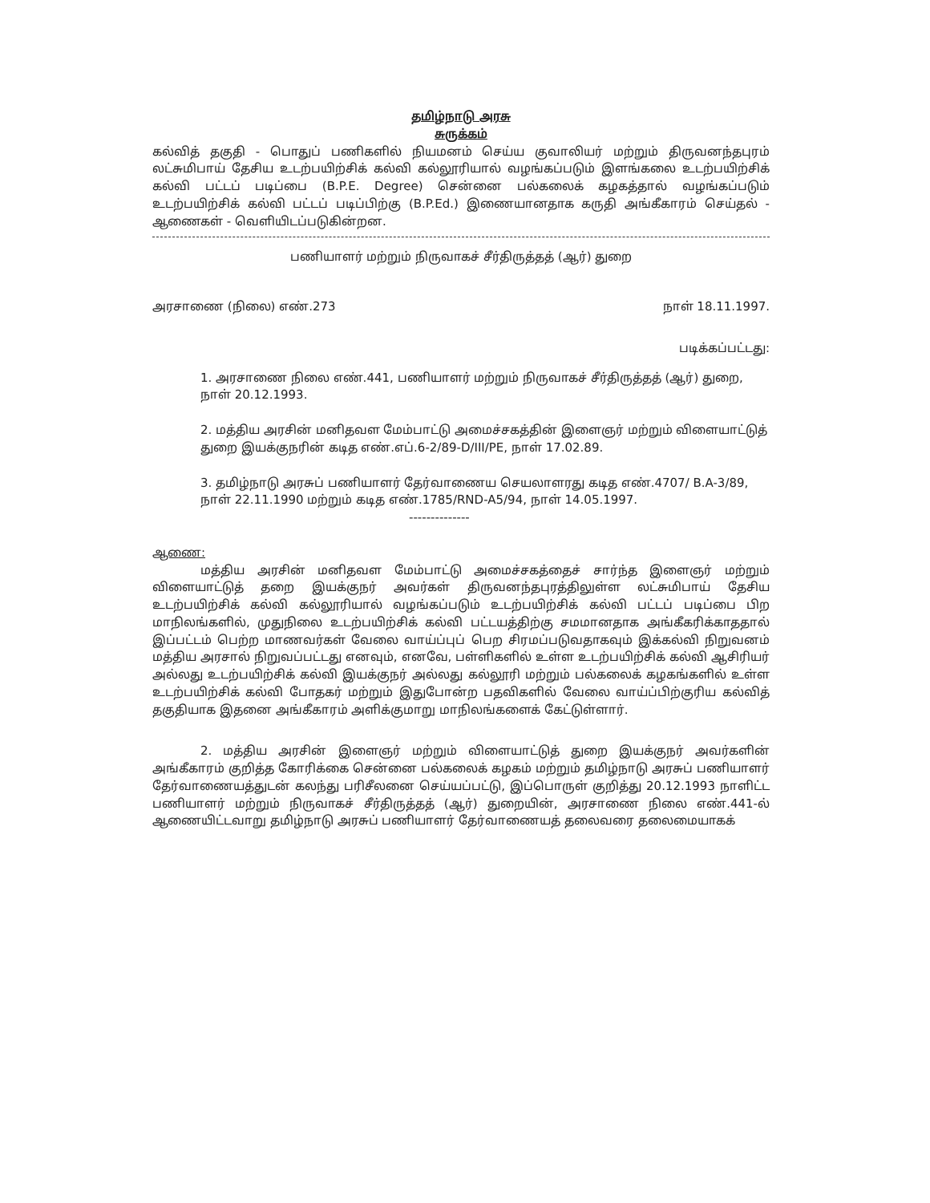தமிழ்நாடு அரசு
சுருக்கம்
கல்வித் தகுதி - பொதுப் பணிகளில் நியமனம் செய்ய குவாலியர் மற்றும் திருவனந்தபுரம் லட்சுமிபாய் தேசிய உடற்பயிற்சிக் கல்வி கல்லூரியால் வழங்கப்படும் இளங்கலை உடற்பயிற்சிக் கல்வி பட்டப் படிப்பை (B.P.E. Degree) சென்னை பல்கலைக் கழகத்தால் வழங்கப்படும் உடற்பயிற்சிக் கல்வி பட்டப் படிப்பிற்கு (B.P.Ed.) இணையானதாக கருதி அங்கீகாரம் செய்தல் - ஆணைகள் - வெளியிடப்படுகின்றன.
பணியாளர் மற்றும் நிருவாகச் சீர்திருத்தத் (ஆர்) துறை
அரசாணை (நிலை) எண்.273 நாள் 18.11.1997.
படிக்கப்பட்டது:
1. அரசாணை நிலை எண்.441, பணியாளர் மற்றும் நிருவாகச் சீர்திருத்தத் (ஆர்) துறை, நாள் 20.12.1993.
2. மத்திய அரசின் மனிதவள மேம்பாட்டு அமைச்சகத்தின் இளைஞர் மற்றும் விளையாட்டுத் துறை இயக்குநரின் கடித எண்.எப்.6-2/89-D/III/PE, நாள் 17.02.89.
3. தமிழ்நாடு அரசுப் பணியாளர் தேர்வாணைய செயலாளரது கடித எண்.4707/ B.A-3/89, நாள் 22.11.1990 மற்றும் கடித எண்.1785/RND-A5/94, நாள் 14.05.1997.
--------------
ஆணை:
மத்திய அரசின் மனிதவள மேம்பாட்டு அமைச்சகத்தைச் சார்ந்த இளைஞர் மற்றும் விளையாட்டுத் தறை இயக்குநர் அவர்கள் திருவனந்தபுரத்திலுள்ள லட்சுமிபாய் தேசிய உடற்பயிற்சிக் கல்வி கல்லூரியால் வழங்கப்படும் உடற்பயிற்சிக் கல்வி பட்டப் படிப்பை பிற மாநிலங்களில், முதுநிலை உடற்பயிற்சிக் கல்வி பட்டயத்திற்கு சமமானதாக அங்கீகரிக்காததால் இப்பட்டம் பெற்ற மாணவர்கள் வேலை வாய்ப்புப் பெற சிரமப்படுவதாகவும் இக்கல்வி நிறுவனம் மத்திய அரசால் நிறுவப்பட்டது எனவும், எனவே, பள்ளிகளில் உள்ள உடற்பயிற்சிக் கல்வி ஆசிரியர் அல்லது உடற்பயிற்சிக் கல்வி இயக்குநர் அல்லது கல்லூரி மற்றும் பல்கலைக் கழகங்களில் உள்ள உடற்பயிற்சிக் கல்வி போதகர் மற்றும் இதுபோன்ற பதவிகளில் வேலை வாய்ப்பிற்குரிய கல்வித் தகுதியாக இதனை அங்கீகாரம் அளிக்குமாறு மாநிலங்களைக் கேட்டுள்ளார்.
2. மத்திய அரசின் இளைஞர் மற்றும் விளையாட்டுத் துறை இயக்குநர் அவர்களின் அங்கீகாரம் குறித்த கோரிக்கை சென்னை பல்கலைக் கழகம் மற்றும் தமிழ்நாடு அரசுப் பணியாளர் தேர்வாணையத்துடன் கலந்து பரிசீலனை செய்யப்பட்டு, இப்பொருள் குறித்து 20.12.1993 நாளிட்ட பணியாளர் மற்றும் நிருவாகச் சீர்திருத்தத் (ஆர்) துறையின், அரசாணை நிலை எண்.441-ல் ஆணையிட்டவாறு தமிழ்நாடு அரசுப் பணியாளர் தேர்வாணையத் தலைவரை தலைமையாகக்